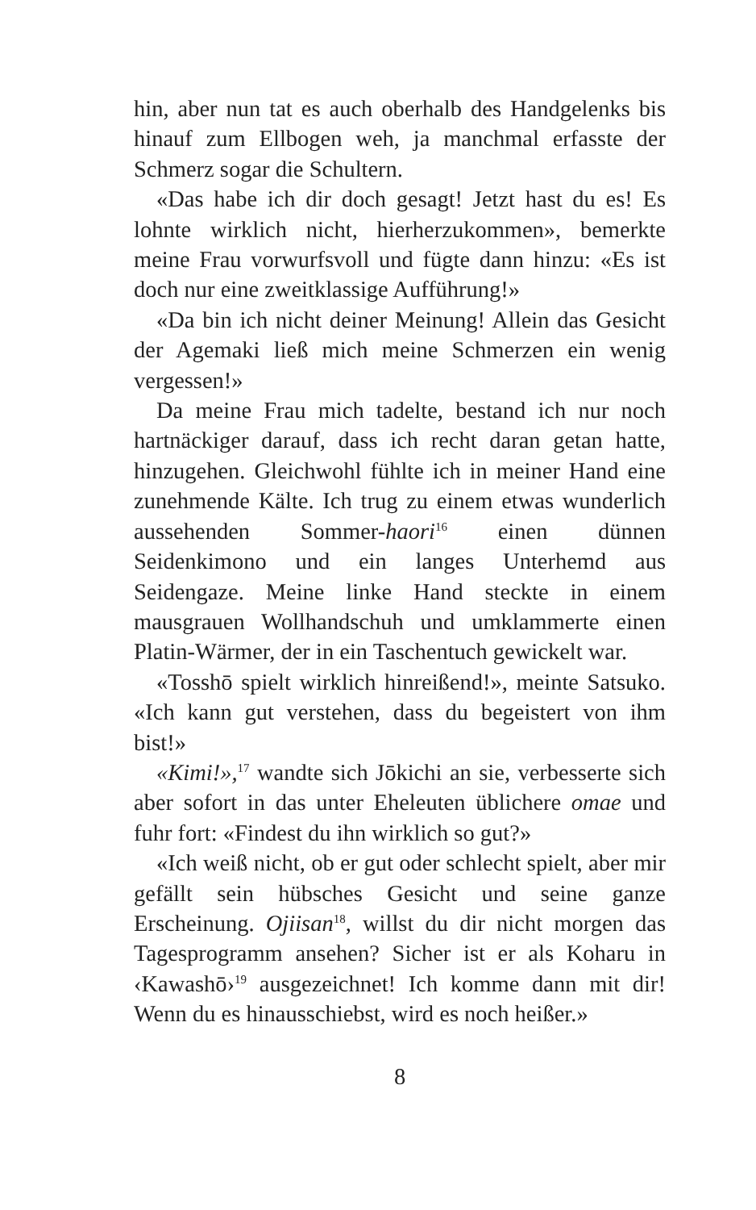hin, aber nun tat es auch oberhalb des Handgelenks bis hinauf zum Ellbogen weh, ja manchmal erfasste der Schmerz sogar die Schultern.
«Das habe ich dir doch gesagt! Jetzt hast du es! Es lohnte wirklich nicht, hierherzukommen», bemerkte meine Frau vorwurfsvoll und fügte dann hinzu: «Es ist doch nur eine zweitklassige Aufführung!»
«Da bin ich nicht deiner Meinung! Allein das Gesicht der Agemaki ließ mich meine Schmerzen ein wenig vergessen!»
Da meine Frau mich tadelte, bestand ich nur noch hartnäckiger darauf, dass ich recht daran getan hatte, hinzugehen. Gleichwohl fühlte ich in meiner Hand eine zunehmende Kälte. Ich trug zu einem etwas wunderlich aussehenden Sommer-haori<sup>16</sup> einen dünnen Seidenkimono und ein langes Unterhemd aus Seidengaze. Meine linke Hand steckte in einem mausgrauen Wollhandschuh und umklammerte einen Platin-Wärmer, der in ein Taschentuch gewickelt war.
«Tosshō spielt wirklich hinreißend!», meinte Satsuko. «Ich kann gut verstehen, dass du begeistert von ihm bist!»
«Kimi!»,<sup>17</sup> wandte sich Jōkichi an sie, verbesserte sich aber sofort in das unter Eheleuten üblichere omae und fuhr fort: «Findest du ihn wirklich so gut?»
«Ich weiß nicht, ob er gut oder schlecht spielt, aber mir gefällt sein hübsches Gesicht und seine ganze Erscheinung. Ojiisan<sup>18</sup>, willst du dir nicht morgen das Tagesprogramm ansehen? Sicher ist er als Koharu in ‹Kawashō›<sup>19</sup> ausgezeichnet! Ich komme dann mit dir! Wenn du es hinausschiebst, wird es noch heißer.»
8